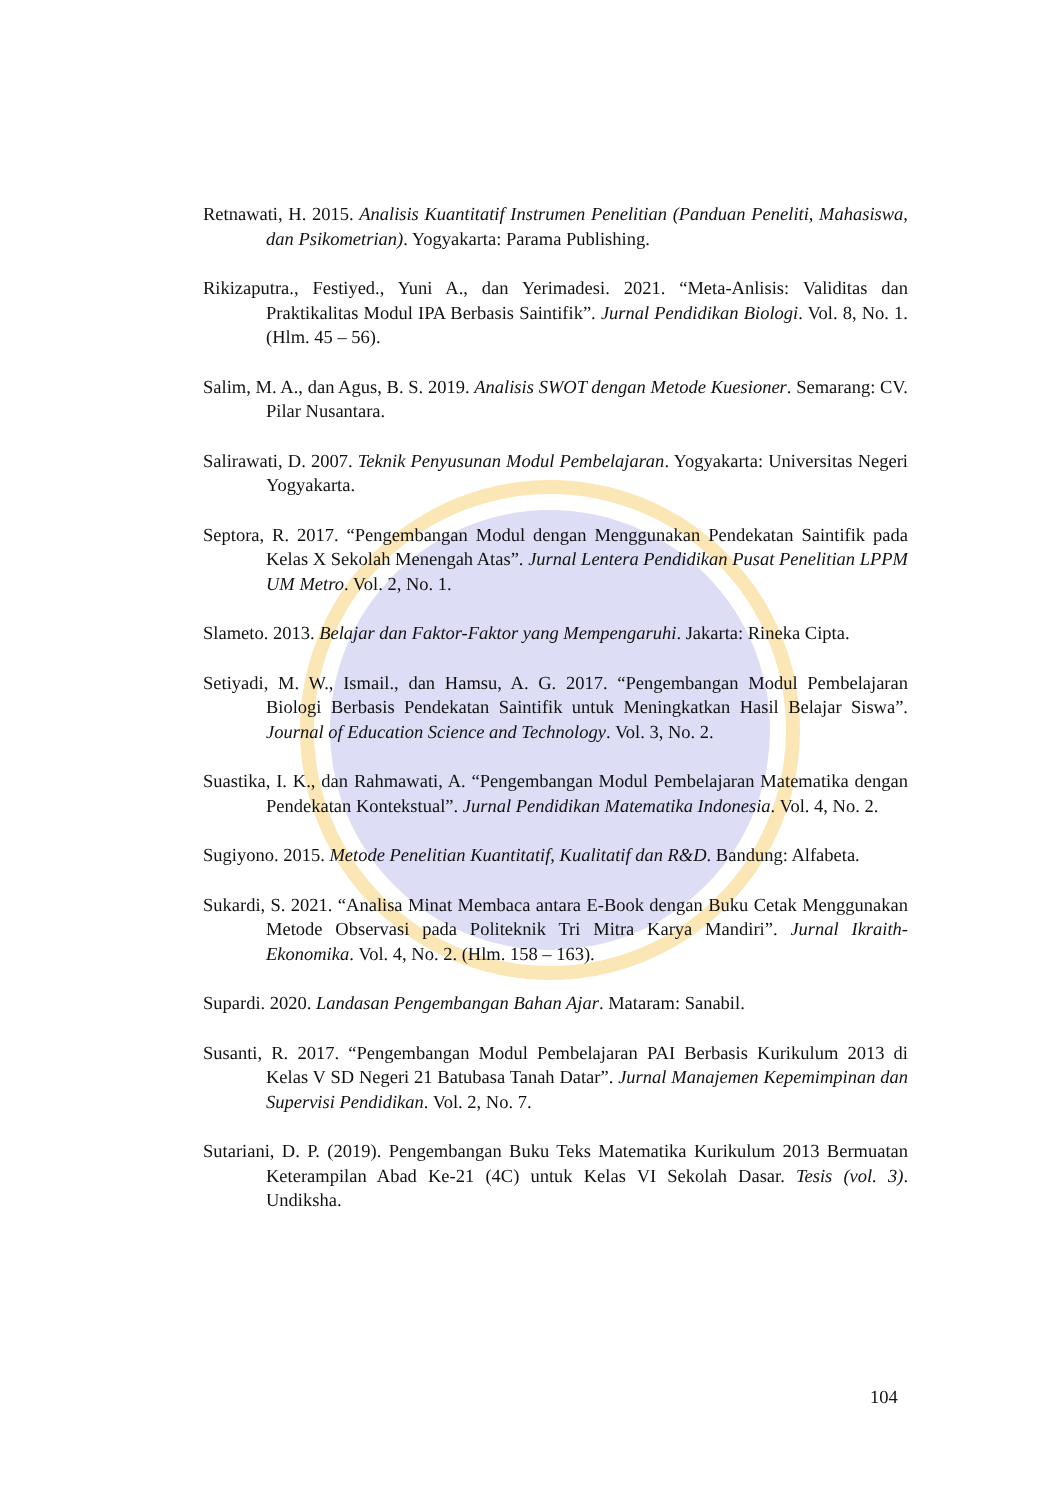Retnawati, H. 2015. Analisis Kuantitatif Instrumen Penelitian (Panduan Peneliti, Mahasiswa, dan Psikometrian). Yogyakarta: Parama Publishing.
Rikizaputra., Festiyed., Yuni A., dan Yerimadesi. 2021. “Meta-Anlisis: Validitas dan Praktikalitas Modul IPA Berbasis Saintifik”. Jurnal Pendidikan Biologi. Vol. 8, No. 1. (Hlm. 45 – 56).
Salim, M. A., dan Agus, B. S. 2019. Analisis SWOT dengan Metode Kuesioner. Semarang: CV. Pilar Nusantara.
Salirawati, D. 2007. Teknik Penyusunan Modul Pembelajaran. Yogyakarta: Universitas Negeri Yogyakarta.
Septora, R. 2017. “Pengembangan Modul dengan Menggunakan Pendekatan Saintifik pada Kelas X Sekolah Menengah Atas”. Jurnal Lentera Pendidikan Pusat Penelitian LPPM UM Metro. Vol. 2, No. 1.
Slameto. 2013. Belajar dan Faktor-Faktor yang Mempengaruhi. Jakarta: Rineka Cipta.
Setiyadi, M. W., Ismail., dan Hamsu, A. G. 2017. “Pengembangan Modul Pembelajaran Biologi Berbasis Pendekatan Saintifik untuk Meningkatkan Hasil Belajar Siswa”. Journal of Education Science and Technology. Vol. 3, No. 2.
Suastika, I. K., dan Rahmawati, A. “Pengembangan Modul Pembelajaran Matematika dengan Pendekatan Kontekstual”. Jurnal Pendidikan Matematika Indonesia. Vol. 4, No. 2.
Sugiyono. 2015. Metode Penelitian Kuantitatif, Kualitatif dan R&D. Bandung: Alfabeta.
Sukardi, S. 2021. “Analisa Minat Membaca antara E-Book dengan Buku Cetak Menggunakan Metode Observasi pada Politeknik Tri Mitra Karya Mandiri”. Jurnal Ikraith-Ekonomika. Vol. 4, No. 2. (Hlm. 158 – 163).
Supardi. 2020. Landasan Pengembangan Bahan Ajar. Mataram: Sanabil.
Susanti, R. 2017. “Pengembangan Modul Pembelajaran PAI Berbasis Kurikulum 2013 di Kelas V SD Negeri 21 Batubasa Tanah Datar”. Jurnal Manajemen Kepemimpinan dan Supervisi Pendidikan. Vol. 2, No. 7.
Sutariani, D. P. (2019). Pengembangan Buku Teks Matematika Kurikulum 2013 Bermuatan Keterampilan Abad Ke-21 (4C) untuk Kelas VI Sekolah Dasar. Tesis (vol. 3). Undiksha.
104